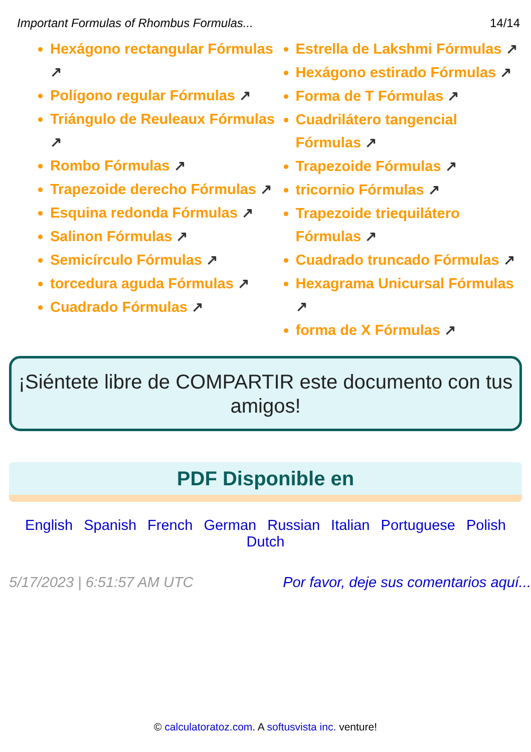Important Formulas of Rhombus Formulas... 14/14
Hexágono rectangular Fórmulas ↗
Polígono regular Fórmulas ↗
Triángulo de Reuleaux Fórmulas ↗
Rombo Fórmulas ↗
Trapezoide derecho Fórmulas ↗
Esquina redonda Fórmulas ↗
Salinon Fórmulas ↗
Semicírculo Fórmulas ↗
torcedura aguda Fórmulas ↗
Cuadrado Fórmulas ↗
Estrella de Lakshmi Fórmulas ↗
Hexágono estirado Fórmulas ↗
Forma de T Fórmulas ↗
Cuadrilátero tangencial Fórmulas ↗
Trapezoide Fórmulas ↗
tricornio Fórmulas ↗
Trapezoide triequilátero Fórmulas ↗
Cuadrado truncado Fórmulas ↗
Hexagrama Unicursal Fórmulas ↗
forma de X Fórmulas ↗
¡Siéntete libre de COMPARTIR este documento con tus amigos!
PDF Disponible en
English Spanish French German Russian Italian Portuguese Polish Dutch
5/17/2023 | 6:51:57 AM UTC Por favor, deje sus comentarios aquí...
© calculatoratoz.com. A softusvista inc. venture!